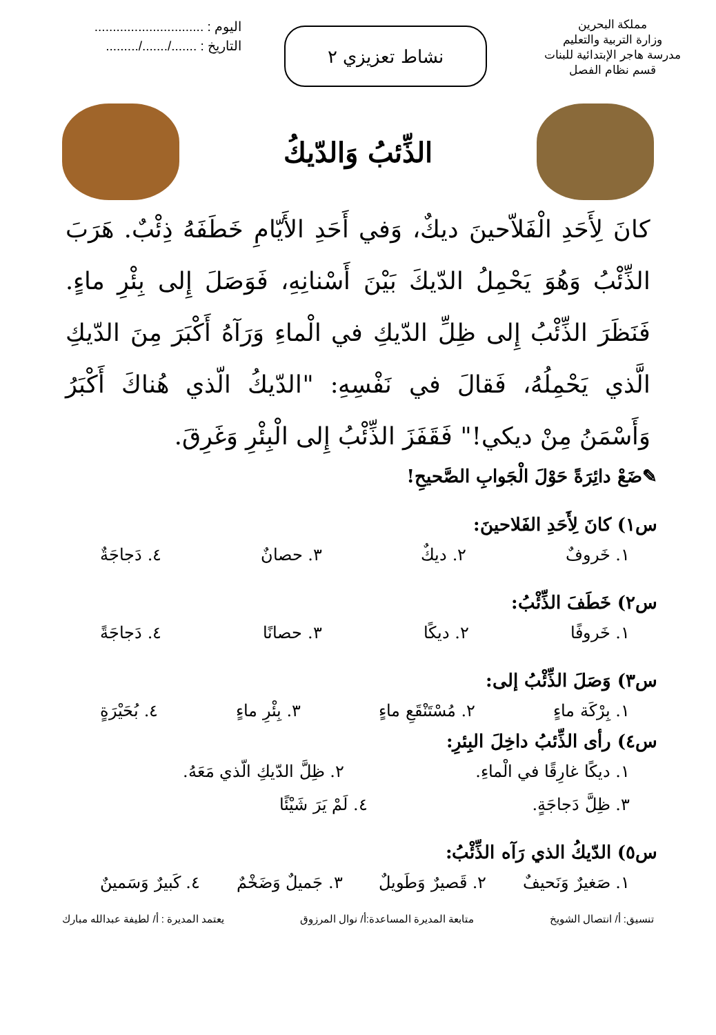مملكة البحرين
وزارة التربية والتعليم
مدرسة هاجر الإبتدائية للبنات
قسم نظام الفصل
نشاط تعزيزي ٢
اليوم : ..............................
التاريخ : ......./......./.........
الذِّئبُ وَالدّيكُ
كانَ لِأَحَدِ الْفَلاّحينَ ديكٌ، وَفي أَحَدِ الأَيّامِ خَطَفَهُ ذِئْبٌ. هَرَبَ الذِّئْبُ وَهُوَ يَحْمِلُ الدّيكَ بَيْنَ أَسْنانِهِ، فَوَصَلَ إِلى بِئْرِ ماءٍ. فَنَظَرَ الذِّئْبُ إِلى ظِلِّ الدّيكِ في الْماءِ وَرَآهُ أَكْبَرَ مِنَ الدّيكِ الَّذي يَحْمِلُهُ، فَقالَ في نَفْسِهِ: "الدّيكُ الّذي هُناكَ أَكْبَرُ وَأَسْمَنُ مِنْ ديكي!" فَقَفَزَ الذِّئْبُ إِلى الْبِئْرِ وَغَرِقَ.
✎ضَعْ دائِرَةً حَوْلَ الْجَوابِ الصَّحيحِ!
س١) كانَ لِأَحَدِ الفَلاحينَ:
١. خَروفٌ ٢. ديكٌ ٣. حصانٌ ٤. دَجاجَةٌ
س٢) خَطَفَ الذِّئْبُ:
١. خَروفًا ٢. ديكًا ٣. حصانًا ٤. دَجاجَةً
س٣) وَصَلَ الذِّئْبُ إلى:
١. بِرْكَة ماءٍ ٢. مُسْتَنْقَعِ ماءٍ ٣. بِئْرِ ماءٍ ٤. بُحَيْرَةٍ
س٤) رأى الذِّئبُ داخِلَ البِئرِ:
١. ديكًا غارِقًا في الْماءِ. ٢. ظِلَّ الدّيكِ الّذي مَعَهُ.
٣. ظِلَّ دَجاجَةٍ. ٤. لَمْ يَرَ شَيْئًا
س٥) الدّيكُ الذي رَآه الذِّئْبُ:
١. صَغيرٌ وَنَحيفٌ ٢. قَصيرٌ وَطَويلٌ ٣. جَميلٌ وَضَخْمٌ ٤. كَبيرٌ وَسَمينٌ
تنسيق: أ/ انتصال الشويخ متابعة المديرة المساعدة:أ/ نوال المرزوق يعتمد المديرة : أ/ لطيفة عبدالله مبارك